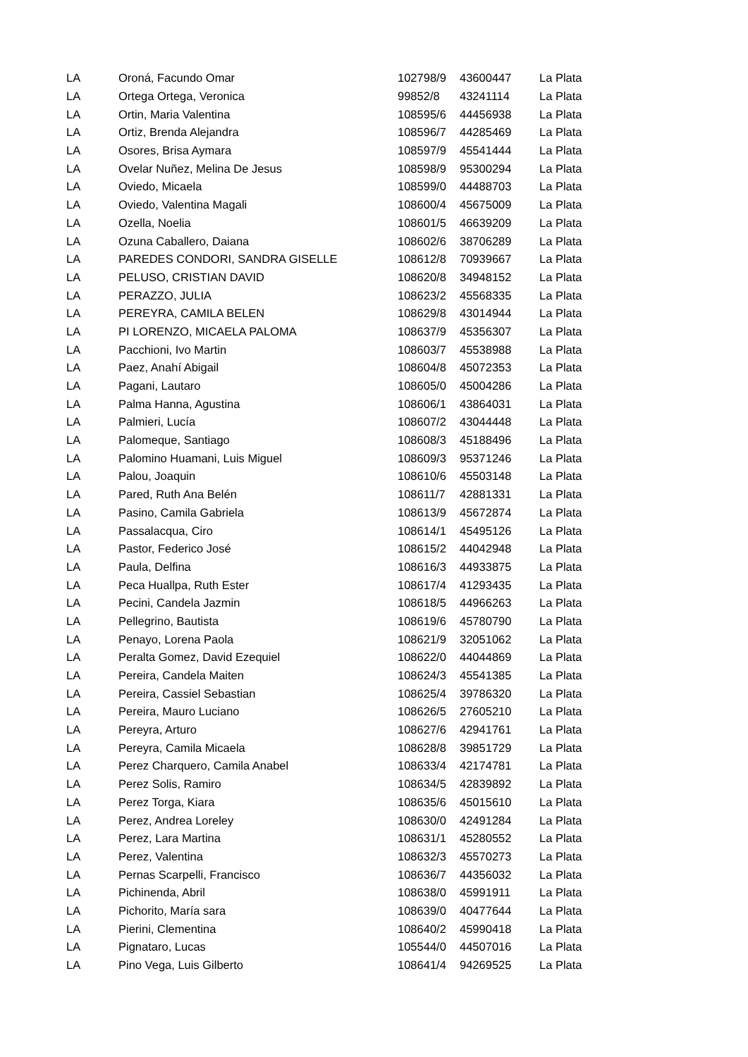| LA | Oroná, Facundo Omar | 102798/9 | 43600447 | La Plata |
| LA | Ortega Ortega, Veronica | 99852/8 | 43241114 | La Plata |
| LA | Ortin, Maria Valentina | 108595/6 | 44456938 | La Plata |
| LA | Ortiz, Brenda Alejandra | 108596/7 | 44285469 | La Plata |
| LA | Osores, Brisa Aymara | 108597/9 | 45541444 | La Plata |
| LA | Ovelar Nuñez, Melina De Jesus | 108598/9 | 95300294 | La Plata |
| LA | Oviedo, Micaela | 108599/0 | 44488703 | La Plata |
| LA | Oviedo, Valentina Magali | 108600/4 | 45675009 | La Plata |
| LA | Ozella, Noelia | 108601/5 | 46639209 | La Plata |
| LA | Ozuna Caballero, Daiana | 108602/6 | 38706289 | La Plata |
| LA | PAREDES CONDORI, SANDRA GISELLE | 108612/8 | 70939667 | La Plata |
| LA | PELUSO, CRISTIAN DAVID | 108620/8 | 34948152 | La Plata |
| LA | PERAZZO, JULIA | 108623/2 | 45568335 | La Plata |
| LA | PEREYRA, CAMILA BELEN | 108629/8 | 43014944 | La Plata |
| LA | PI LORENZO, MICAELA PALOMA | 108637/9 | 45356307 | La Plata |
| LA | Pacchioni, Ivo Martin | 108603/7 | 45538988 | La Plata |
| LA | Paez, Anahí Abigail | 108604/8 | 45072353 | La Plata |
| LA | Pagani, Lautaro | 108605/0 | 45004286 | La Plata |
| LA | Palma Hanna, Agustina | 108606/1 | 43864031 | La Plata |
| LA | Palmieri, Lucía | 108607/2 | 43044448 | La Plata |
| LA | Palomeque, Santiago | 108608/3 | 45188496 | La Plata |
| LA | Palomino Huamani, Luis Miguel | 108609/3 | 95371246 | La Plata |
| LA | Palou, Joaquin | 108610/6 | 45503148 | La Plata |
| LA | Pared, Ruth Ana Belén | 108611/7 | 42881331 | La Plata |
| LA | Pasino, Camila Gabriela | 108613/9 | 45672874 | La Plata |
| LA | Passalacqua, Ciro | 108614/1 | 45495126 | La Plata |
| LA | Pastor, Federico José | 108615/2 | 44042948 | La Plata |
| LA | Paula, Delfina | 108616/3 | 44933875 | La Plata |
| LA | Peca Huallpa, Ruth Ester | 108617/4 | 41293435 | La Plata |
| LA | Pecini, Candela Jazmin | 108618/5 | 44966263 | La Plata |
| LA | Pellegrino, Bautista | 108619/6 | 45780790 | La Plata |
| LA | Penayo, Lorena Paola | 108621/9 | 32051062 | La Plata |
| LA | Peralta Gomez, David Ezequiel | 108622/0 | 44044869 | La Plata |
| LA | Pereira, Candela Maiten | 108624/3 | 45541385 | La Plata |
| LA | Pereira, Cassiel Sebastian | 108625/4 | 39786320 | La Plata |
| LA | Pereira, Mauro Luciano | 108626/5 | 27605210 | La Plata |
| LA | Pereyra, Arturo | 108627/6 | 42941761 | La Plata |
| LA | Pereyra, Camila Micaela | 108628/8 | 39851729 | La Plata |
| LA | Perez Charquero, Camila Anabel | 108633/4 | 42174781 | La Plata |
| LA | Perez Solis, Ramiro | 108634/5 | 42839892 | La Plata |
| LA | Perez Torga, Kiara | 108635/6 | 45015610 | La Plata |
| LA | Perez, Andrea Loreley | 108630/0 | 42491284 | La Plata |
| LA | Perez, Lara Martina | 108631/1 | 45280552 | La Plata |
| LA | Perez, Valentina | 108632/3 | 45570273 | La Plata |
| LA | Pernas Scarpelli, Francisco | 108636/7 | 44356032 | La Plata |
| LA | Pichinenda, Abril | 108638/0 | 45991911 | La Plata |
| LA | Pichorito, María sara | 108639/0 | 40477644 | La Plata |
| LA | Pierini, Clementina | 108640/2 | 45990418 | La Plata |
| LA | Pignataro, Lucas | 105544/0 | 44507016 | La Plata |
| LA | Pino Vega, Luis Gilberto | 108641/4 | 94269525 | La Plata |